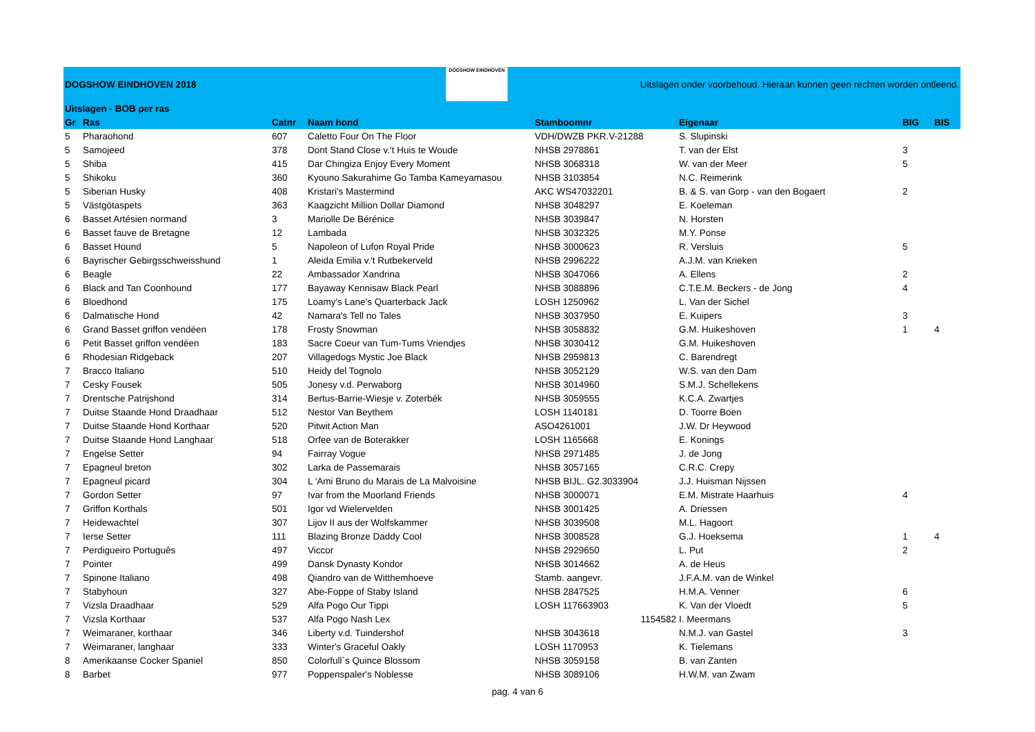| DOGSHOW EINDHOVEN 2018 | | | DOGSHOW EINDHOVEN | Uitslagen onder voorbehoud. Hieraan kunnen geen rechten worden ontleend. | | | |
| Uitslagen - BOB per ras | | | | | | | |
| Gr | Ras | Catnr | Naam hond | Stamboomnr | Eigenaar | BIG | BIS |
| 5 | Pharaohond | 607 | Caletto Four On The Floor | VDH/DWZB PKR.V-21288 | S. Slupinski | | |
| 5 | Samojeed | 378 | Dont Stand Close v.'t Huis te Woude | NHSB 2978861 | T. van der Elst | 3 | |
| 5 | Shiba | 415 | Dar Chingiza Enjoy Every Moment | NHSB 3068318 | W. van der Meer | 5 | |
| 5 | Shikoku | 360 | Kyouno Sakurahime Go Tamba Kameyamasou | NHSB 3103854 | N.C. Reimerink | | |
| 5 | Siberian Husky | 408 | Kristari's Mastermind | AKC WS47032201 | B. & S. van Gorp - van den Bogaert | 2 | |
| 5 | Västgötaspets | 363 | Kaagzicht Million Dollar Diamond | NHSB 3048297 | E. Koeleman | | |
| 6 | Basset Artésien normand | 3 | Mariolle De Bérénice | NHSB 3039847 | N. Horsten | | |
| 6 | Basset fauve de Bretagne | 12 | Lambada | NHSB 3032325 | M.Y. Ponse | | |
| 6 | Basset Hound | 5 | Napoleon of Lufon Royal Pride | NHSB 3000623 | R. Versluis | 5 | |
| 6 | Bayrischer Gebirgsschweisshund | 1 | Aleida Emilia v.'t Rutbekerveld | NHSB 2996222 | A.J.M. van Krieken | | |
| 6 | Beagle | 22 | Ambassador Xandrina | NHSB 3047066 | A. Ellens | 2 | |
| 6 | Black and Tan Coonhound | 177 | Bayaway Kennisaw Black Pearl | NHSB 3088896 | C.T.E.M. Beckers - de Jong | 4 | |
| 6 | Bloedhond | 175 | Loamy's Lane's Quarterback Jack | LOSH 1250962 | L. Van der Sichel | | |
| 6 | Dalmatische Hond | 42 | Namara's Tell no Tales | NHSB 3037950 | E. Kuipers | 3 | |
| 6 | Grand Basset griffon vendéen | 178 | Frosty Snowman | NHSB 3058832 | G.M. Huikeshoven | 1 | 4 |
| 6 | Petit Basset griffon vendéen | 183 | Sacre Coeur van Tum-Tums Vriendjes | NHSB 3030412 | G.M. Huikeshoven | | |
| 6 | Rhodesian Ridgeback | 207 | Villagedogs Mystic Joe Black | NHSB 2959813 | C. Barendregt | | |
| 7 | Bracco Italiano | 510 | Heidy del Tognolo | NHSB 3052129 | W.S. van den Dam | | |
| 7 | Cesky Fousek | 505 | Jonesy v.d. Perwaborg | NHSB 3014960 | S.M.J. Schellekens | | |
| 7 | Drentsche Patrijshond | 314 | Bertus-Barrie-Wiesje v. Zoterbék | NHSB 3059555 | K.C.A. Zwartjes | | |
| 7 | Duitse Staande Hond Draadhaar | 512 | Nestor Van Beythem | LOSH 1140181 | D. Toorre Boen | | |
| 7 | Duitse Staande Hond Korthaar | 520 | Pitwit Action Man | ASO4261001 | J.W. Dr Heywood | | |
| 7 | Duitse Staande Hond Langhaar | 518 | Orfee van de Boterakker | LOSH 1165668 | E. Konings | | |
| 7 | Engelse Setter | 94 | Fairray Vogue | NHSB 2971485 | J. de Jong | | |
| 7 | Epagneul breton | 302 | Larka de Passemarais | NHSB 3057165 | C.R.C. Crepy | | |
| 7 | Epagneul picard | 304 | L 'Ami Bruno du Marais de La Malvoisine | NHSB BIJL. G2.3033904 | J.J. Huisman Nijssen | | |
| 7 | Gordon Setter | 97 | Ivar from the Moorland Friends | NHSB 3000071 | E.M. Mistrate Haarhuis | 4 | |
| 7 | Griffon Korthals | 501 | Igor vd Wielervelden | NHSB 3001425 | A. Driessen | | |
| 7 | Heidewachtel | 307 | Lijov II aus der Wolfskammer | NHSB 3039508 | M.L. Hagoort | | |
| 7 | Ierse Setter | 111 | Blazing Bronze Daddy Cool | NHSB 3008528 | G.J. Hoeksema | 1 | 4 |
| 7 | Perdigueiro Português | 497 | Viccor | NHSB 2929650 | L. Put | 2 | |
| 7 | Pointer | 499 | Dansk Dynasty Kondor | NHSB 3014662 | A. de Heus | | |
| 7 | Spinone Italiano | 498 | Qiandro van de Witthemhoeve | Stamb. aangevr. | J.F.A.M. van de Winkel | | |
| 7 | Stabyhoun | 327 | Abe-Foppe of Staby Island | NHSB 2847525 | H.M.A. Venner | 6 | |
| 7 | Vizsla Draadhaar | 529 | Alfa Pogo Our Tippi | LOSH 117663903 | K. Van der Vloedt | 5 | |
| 7 | Vizsla Korthaar | 537 | Alfa Pogo Nash Lex | 1154582 | I. Meermans | | |
| 7 | Weimaraner, korthaar | 346 | Liberty v.d. Tuindershof | NHSB 3043618 | N.M.J. van Gastel | 3 | |
| 7 | Weimaraner, langhaar | 333 | Winter's Graceful Oakly | LOSH 1170953 | K. Tielemans | | |
| 8 | Amerikaanse Cocker Spaniel | 850 | Colorfull`s Quince Blossom | NHSB 3059158 | B. van Zanten | | |
| 8 | Barbet | 977 | Poppenspaler's Noblesse | NHSB 3089106 | H.W.M. van Zwam | | |
pag. 4 van 6